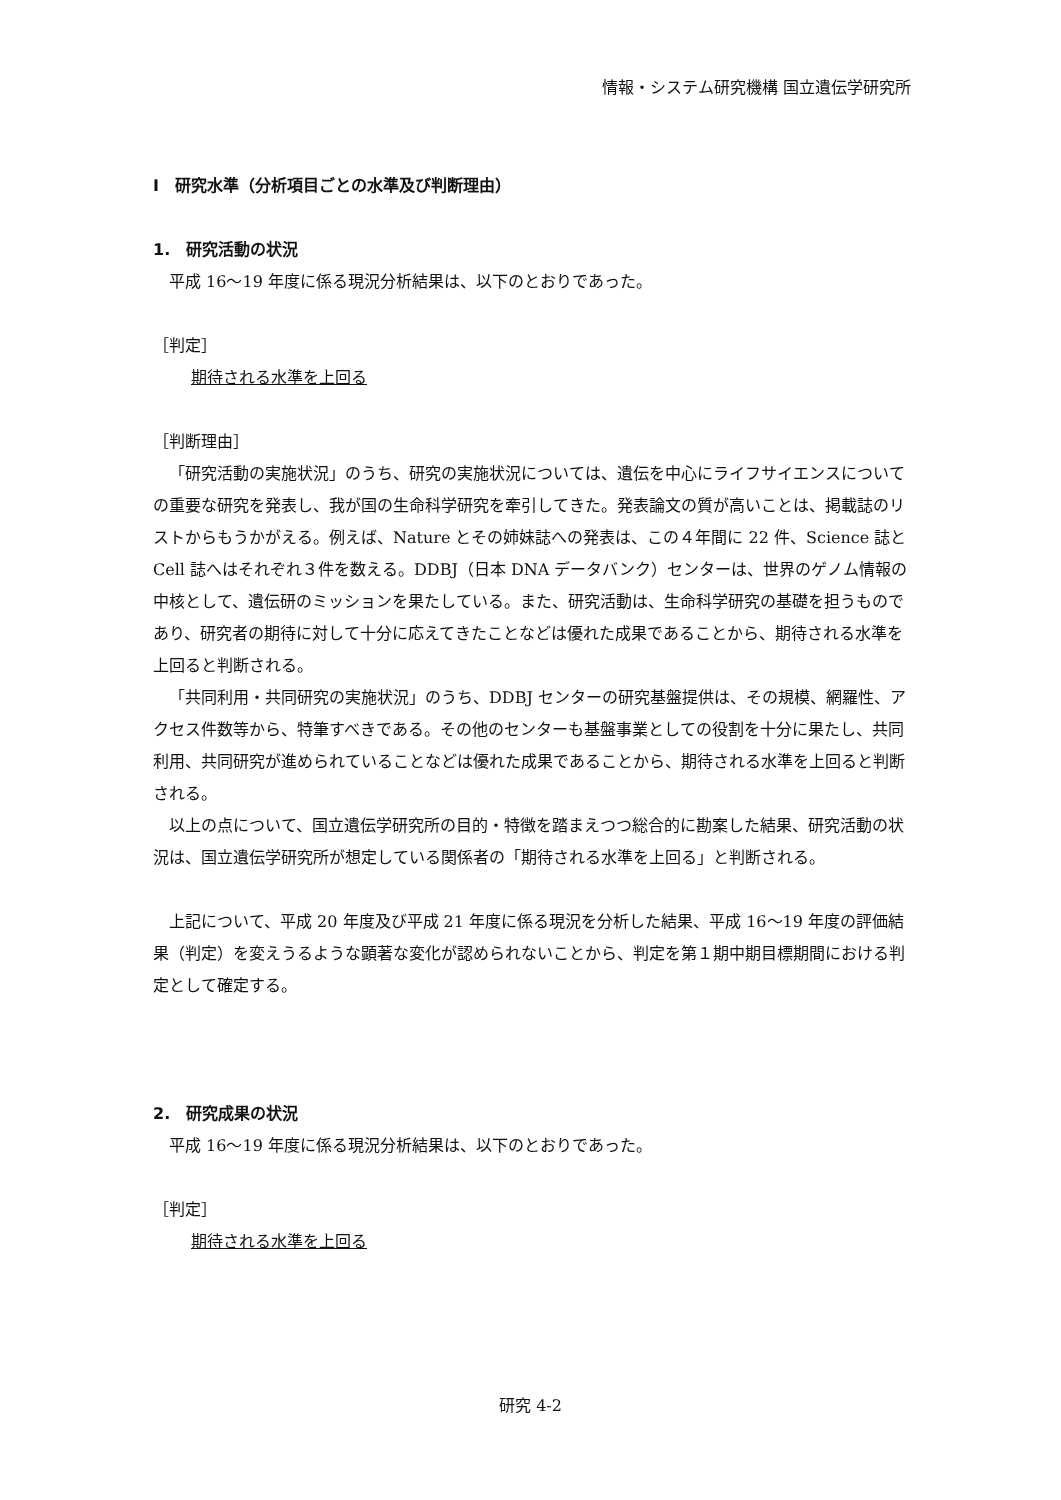情報・システム研究機構 国立遺伝学研究所
Ⅰ　研究水準（分析項目ごとの水準及び判断理由）
1.　研究活動の状況
平成 16～19 年度に係る現況分析結果は、以下のとおりであった。
［判定］
期待される水準を上回る
［判断理由］
「研究活動の実施状況」のうち、研究の実施状況については、遺伝を中心にライフサイエンスについての重要な研究を発表し、我が国の生命科学研究を牽引してきた。発表論文の質が高いことは、掲載誌のリストからもうかがえる。例えば、Nature とその姉妹誌への発表は、この４年間に 22 件、Science 誌と Cell 誌へはそれぞれ３件を数える。DDBJ（日本 DNA データバンク）センターは、世界のゲノム情報の中核として、遺伝研のミッションを果たしている。また、研究活動は、生命科学研究の基礎を担うものであり、研究者の期待に対して十分に応えてきたことなどは優れた成果であることから、期待される水準を上回ると判断される。
「共同利用・共同研究の実施状況」のうち、DDBJ センターの研究基盤提供は、その規模、網羅性、アクセス件数等から、特筆すべきである。その他のセンターも基盤事業としての役割を十分に果たし、共同利用、共同研究が進められていることなどは優れた成果であることから、期待される水準を上回ると判断される。
以上の点について、国立遺伝学研究所の目的・特徴を踏まえつつ総合的に勘案した結果、研究活動の状況は、国立遺伝学研究所が想定している関係者の「期待される水準を上回る」と判断される。
上記について、平成 20 年度及び平成 21 年度に係る現況を分析した結果、平成 16～19 年度の評価結果（判定）を変えうるような顕著な変化が認められないことから、判定を第１期中期目標期間における判定として確定する。
2.　研究成果の状況
平成 16～19 年度に係る現況分析結果は、以下のとおりであった。
［判定］
期待される水準を上回る
研究 4-2